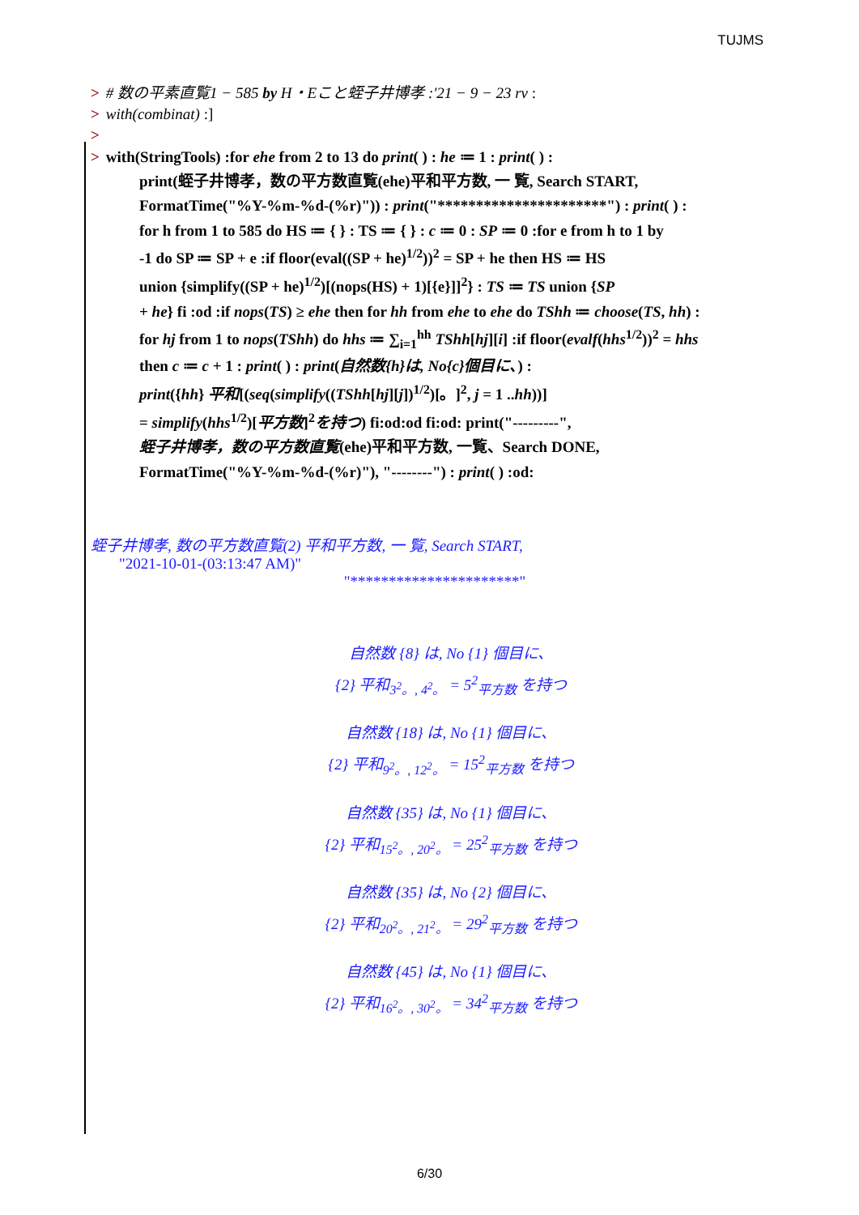TUJMS
> # 数の平素直覧1 − 585 by H・Eこと蛭子井博孝 :'21 − 9 − 23 rv :
> with(combinat) :]
>
> with(StringTools) :for ehe from 2 to 13 do print( ) : he ≔ 1 : print( ) :
print(蛭子井博孝，数の平方数直覧(ehe)平和平方数, 一 覧, Search START,
FormatTime("%Y-%m-%d-(%r)")) : print("**********************") : print( ) :
for h from 1 to 585 do HS ≔ { } : TS ≔ { } : c ≔ 0 : SP ≔ 0 :for e from h to 1 by
-1 do SP ≔ SP + e :if floor(eval((SP + he)<sup>1/2</sup>))<sup>2</sup> = SP + he then HS ≔ HS
union {simplify((SP + he)<sup>1/2</sup>)[(nops(HS) + 1)[{e}]]<sup>2</sup>} : TS ≔ TS union {SP
+ he} fi :od :if nops(TS) ≥ ehe then for hh from ehe to ehe do TShh ≔ choose(TS, hh) :
for hj from 1 to nops(TShh) do hhs ≔ ∑<sub>i=1</sub><sup>hh</sup> TShh[hj][i] :if floor(evalf(hhs<sup>1/2</sup>))<sup>2</sup> = hhs
then c ≔ c + 1 : print( ) : print(自然数{h}は, No{c}個目に、) :
print({hh} 平和[(seq(simplify((TShh[hj][j])<sup>1/2</sup>)[。]<sup>2</sup>, j = 1 ..hh))]
= simplify(hhs<sup>1/2</sup>)[平方数]<sup>2</sup>を持つ) fi:od:od fi:od: print("---------",
蛭子井博孝，数の平方数直覧(ehe)平和平方数, 一覧、Search DONE,
FormatTime("%Y-%m-%d-(%r)"), "--------") : print( ) :od:
蛭子井博孝, 数の平方数直覧(2) 平和平方数, 一 覧, Search START,
"2021-10-01-(03:13:47 AM)"
"**********************"
自然数 {8} は, No {1} 個目に、
{2} 平和<sub>3<sup>2</sup>。, 4<sup>2</sup>。</sub> = 5<sup>2</sup><sub>平方数</sub> を持つ
自然数 {18} は, No {1} 個目に、
{2} 平和<sub>9<sup>2</sup>。, 12<sup>2</sup>。</sub> = 15<sup>2</sup><sub>平方数</sub> を持つ
自然数 {35} は, No {1} 個目に、
{2} 平和<sub>15<sup>2</sup>。, 20<sup>2</sup>。</sub> = 25<sup>2</sup><sub>平方数</sub> を持つ
自然数 {35} は, No {2} 個目に、
{2} 平和<sub>20<sup>2</sup>。, 21<sup>2</sup>。</sub> = 29<sup>2</sup><sub>平方数</sub> を持つ
自然数 {45} は, No {1} 個目に、
{2} 平和<sub>16<sup>2</sup>。, 30<sup>2</sup>。</sub> = 34<sup>2</sup><sub>平方数</sub> を持つ
6/30